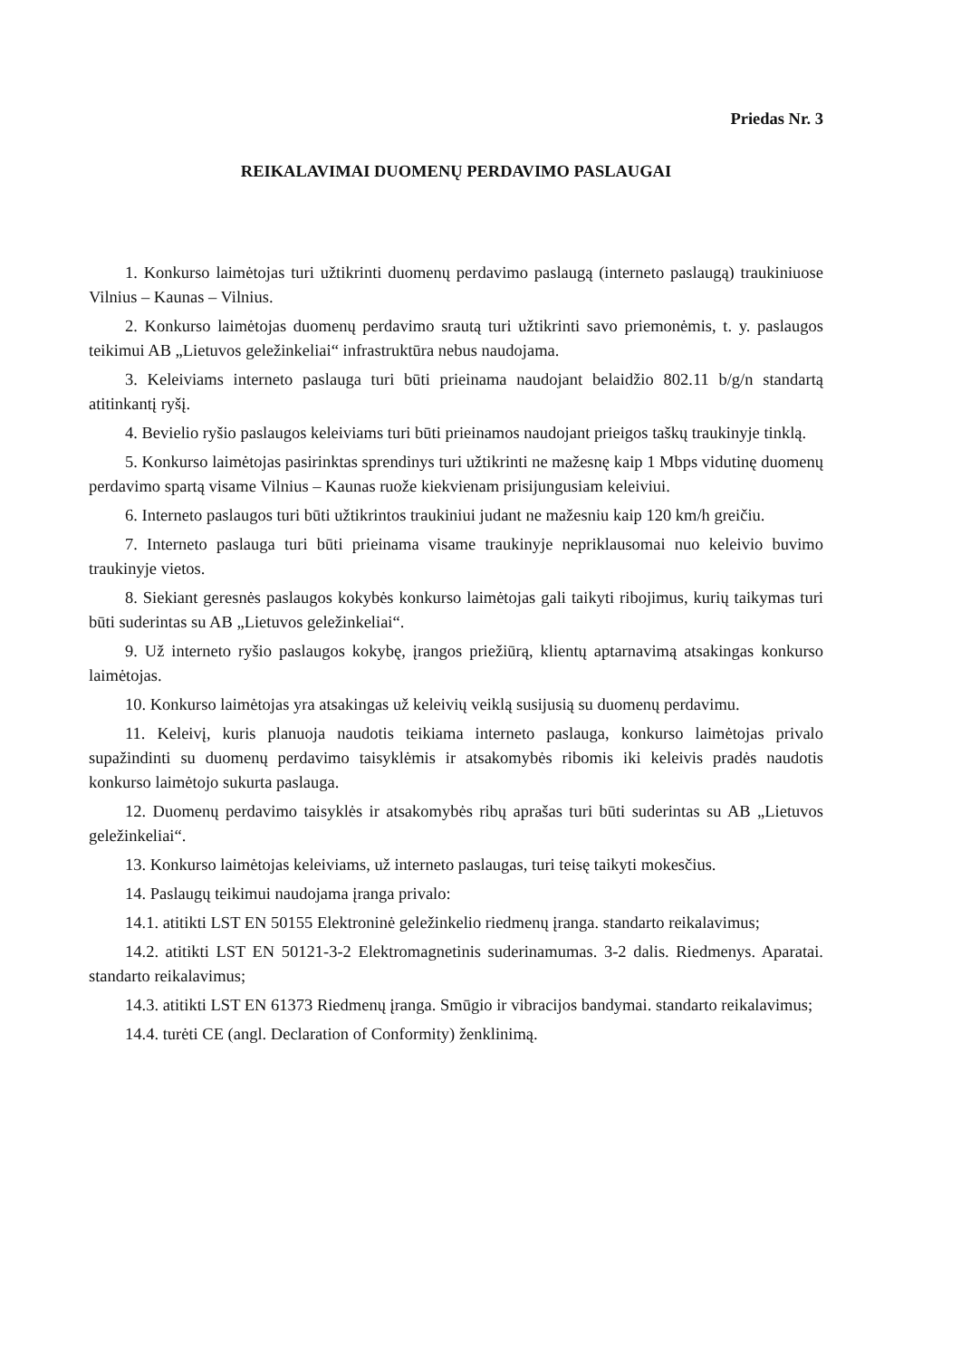Priedas Nr. 3
REIKALAVIMAI DUOMENŲ PERDAVIMO PASLAUGAI
1. Konkurso laimėtojas turi užtikrinti duomenų perdavimo paslaugą (interneto paslaugą) traukiniuose Vilnius – Kaunas – Vilnius.
2. Konkurso laimėtojas duomenų perdavimo srautą turi užtikrinti savo priemonėmis, t. y. paslaugos teikimui AB „Lietuvos geležinkeliai“ infrastruktūra nebus naudojama.
3. Keleiviams interneto paslauga turi būti prieinama naudojant belaidžio 802.11 b/g/n standartą atitinkantį ryšį.
4. Bevielio ryšio paslaugos keleiviams turi būti prieinamos naudojant prieigos taškų traukinyje tinklą.
5. Konkurso laimėtojas pasirinktas sprendinys turi užtikrinti ne mažesnę kaip 1 Mbps vidutinę duomenų perdavimo spartą visame Vilnius – Kaunas ruože kiekvienam prisijungusiam keleiviui.
6. Interneto paslaugos turi būti užtikrintos traukiniui judant ne mažesniu kaip 120 km/h greičiu.
7. Interneto paslauga turi būti prieinama visame traukinyje nepriklausomai nuo keleivio buvimo traukinyje vietos.
8. Siekiant geresnės paslaugos kokybės konkurso laimėtojas gali taikyti ribojimus, kurių taikymas turi būti suderintas su AB „Lietuvos geležinkeliai“.
9. Už interneto ryšio paslaugos kokybę, įrangos priežiūrą, klientų aptarnavimą atsakingas konkurso laimėtojas.
10. Konkurso laimėtojas yra atsakingas už keleivių veiklą susijusią su duomenų perdavimu.
11. Keleivį, kuris planuoja naudotis teikiama interneto paslauga, konkurso laimėtojas privalo supažindinti su duomenų perdavimo taisyklėmis ir atsakomybės ribomis iki keleivis pradės naudotis konkurso laimėtojo sukurta paslauga.
12. Duomenų perdavimo taisyklės ir atsakomybės ribų aprašas turi būti suderintas su AB „Lietuvos geležinkeliai“.
13. Konkurso laimėtojas keleiviams, už interneto paslaugas, turi teisę taikyti mokesčius.
14. Paslaugų teikimui naudojama įranga privalo:
14.1. atitikti LST EN 50155 Elektroninė geležinkelio riedmenų įranga. standarto reikalavimus;
14.2. atitikti LST EN 50121-3-2 Elektromagnetinis suderinamumas. 3-2 dalis. Riedmenys. Aparatai. standarto reikalavimus;
14.3. atitikti LST EN 61373 Riedmenų įranga. Smūgio ir vibracijos bandymai. standarto reikalavimus;
14.4. turėti CE (angl. Declaration of Conformity) ženklinimą.